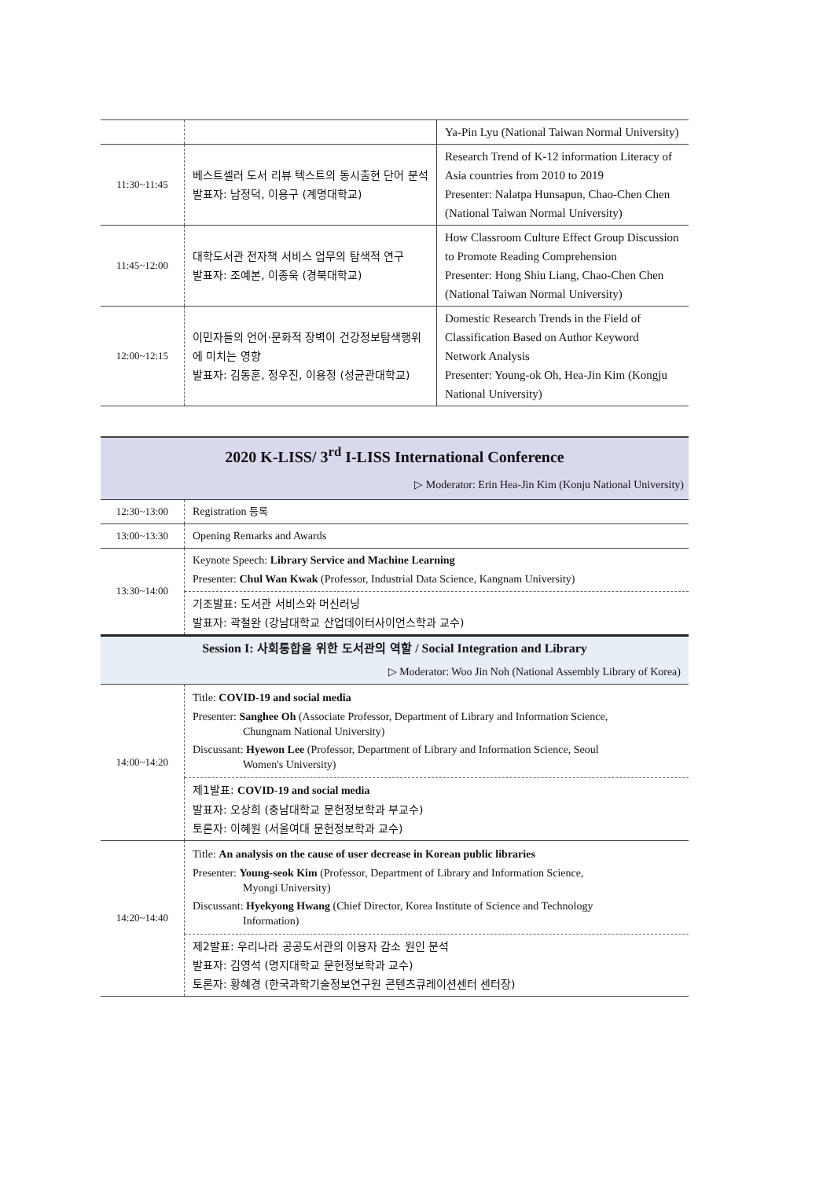| | | Ya-Pin Lyu (National Taiwan Normal University) |
| 11:30~11:45 | 베스트셀러 도서 리뷰 텍스트의 동시출현 단어 분석 발표자: 남정덕, 이용구 (계명대학교) | Research Trend of K-12 information Literacy of Asia countries from 2010 to 2019 Presenter: Nalatpa Hunsapun, Chao-Chen Chen (National Taiwan Normal University) |
| 11:45~12:00 | 대학도서관 전자책 서비스 업무의 탐색적 연구 발표자: 조예본, 이종욱 (경북대학교) | How Classroom Culture Effect Group Discussion to Promote Reading Comprehension Presenter: Hong Shiu Liang, Chao-Chen Chen (National Taiwan Normal University) |
| 12:00~12:15 | 이민자들의 언어·문화적 장벽이 건강정보탐색행위에 미치는 영향 발표자: 김동훈, 정우진, 이용정 (성균관대학교) | Domestic Research Trends in the Field of Classification Based on Author Keyword Network Analysis Presenter: Young-ok Oh, Hea-Jin Kim (Kongju National University) |
| 2020 K-LISS/ 3<sup>rd</sup> I-LISS International Conference | |
| ▷ Moderator: Erin Hea-Jin Kim (Konju National University) | |
| 12:30~13:00 | Registration 등록 |
| 13:00~13:30 | Opening Remarks and Awards |
| 13:30~14:00 | Keynote Speech: Library Service and Machine Learning Presenter: Chul Wan Kwak (Professor, Industrial Data Science, Kangnam University) |
| | 기조발표: 도서관 서비스와 머신러닝 발표자: 곽철완 (강남대학교 산업데이터사이언스학과 교수) |
| Session I: 사회통합을 위한 도서관의 역할 / Social Integration and Library | |
| ▷ Moderator: Woo Jin Noh (National Assembly Library of Korea) | |
| 14:00~14:20 | Title: COVID-19 and social media Presenter: Sanghee Oh (Associate Professor, Department of Library and Information Science, Chungnam National University) Discussant: Hyewon Lee (Professor, Department of Library and Information Science, Seoul Women's University) |
| | 제1발표: COVID-19 and social media 발표자: 오상희 (충남대학교 문헌정보학과 부교수) 토론자: 이혜원 (서울여대 문헌정보학과 교수) |
| 14:20~14:40 | Title: An analysis on the cause of user decrease in Korean public libraries Presenter: Young-seok Kim (Professor, Department of Library and Information Science, Myongi University) Discussant: Hyekyong Hwang (Chief Director, Korea Institute of Science and Technology Information) |
| | 제2발표: 우리나라 공공도서관의 이용자 감소 원인 분석 발표자: 김영석 (명지대학교 문헌정보학과 교수) 토론자: 황혜경 (한국과학기술정보연구원 콘텐츠큐레이션센터 센터장) |